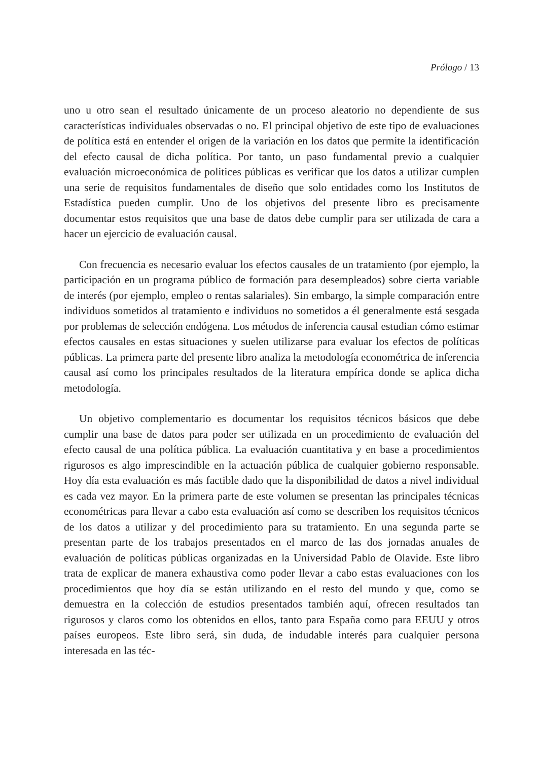Prólogo / 13
uno u otro sean el resultado únicamente de un proceso aleatorio no dependiente de sus características individuales observadas o no. El principal objetivo de este tipo de evaluaciones de política está en entender el origen de la variación en los datos que permite la identificación del efecto causal de dicha política. Por tanto, un paso fundamental previo a cualquier evaluación microeconómica de politices públicas es verificar que los datos a utilizar cumplen una serie de requisitos fundamentales de diseño que solo entidades como los Institutos de Estadística pueden cumplir. Uno de los objetivos del presente libro es precisamente documentar estos requisitos que una base de datos debe cumplir para ser utilizada de cara a hacer un ejercicio de evaluación causal.
Con frecuencia es necesario evaluar los efectos causales de un tratamiento (por ejemplo, la participación en un programa público de formación para desempleados) sobre cierta variable de interés (por ejemplo, empleo o rentas salariales). Sin embargo, la simple comparación entre individuos sometidos al tratamiento e individuos no sometidos a él generalmente está sesgada por problemas de selección endógena. Los métodos de inferencia causal estudian cómo estimar efectos causales en estas situaciones y suelen utilizarse para evaluar los efectos de políticas públicas. La primera parte del presente libro analiza la metodología econométrica de inferencia causal así como los principales resultados de la literatura empírica donde se aplica dicha metodología.
Un objetivo complementario es documentar los requisitos técnicos básicos que debe cumplir una base de datos para poder ser utilizada en un procedimiento de evaluación del efecto causal de una política pública. La evaluación cuantitativa y en base a procedimientos rigurosos es algo imprescindible en la actuación pública de cualquier gobierno responsable. Hoy día esta evaluación es más factible dado que la disponibilidad de datos a nivel individual es cada vez mayor. En la primera parte de este volumen se presentan las principales técnicas econométricas para llevar a cabo esta evaluación así como se describen los requisitos técnicos de los datos a utilizar y del procedimiento para su tratamiento. En una segunda parte se presentan parte de los trabajos presentados en el marco de las dos jornadas anuales de evaluación de políticas públicas organizadas en la Universidad Pablo de Olavide. Este libro trata de explicar de manera exhaustiva como poder llevar a cabo estas evaluaciones con los procedimientos que hoy día se están utilizando en el resto del mundo y que, como se demuestra en la colección de estudios presentados también aquí, ofrecen resultados tan rigurosos y claros como los obtenidos en ellos, tanto para España como para EEUU y otros países europeos. Este libro será, sin duda, de indudable interés para cualquier persona interesada en las téc-